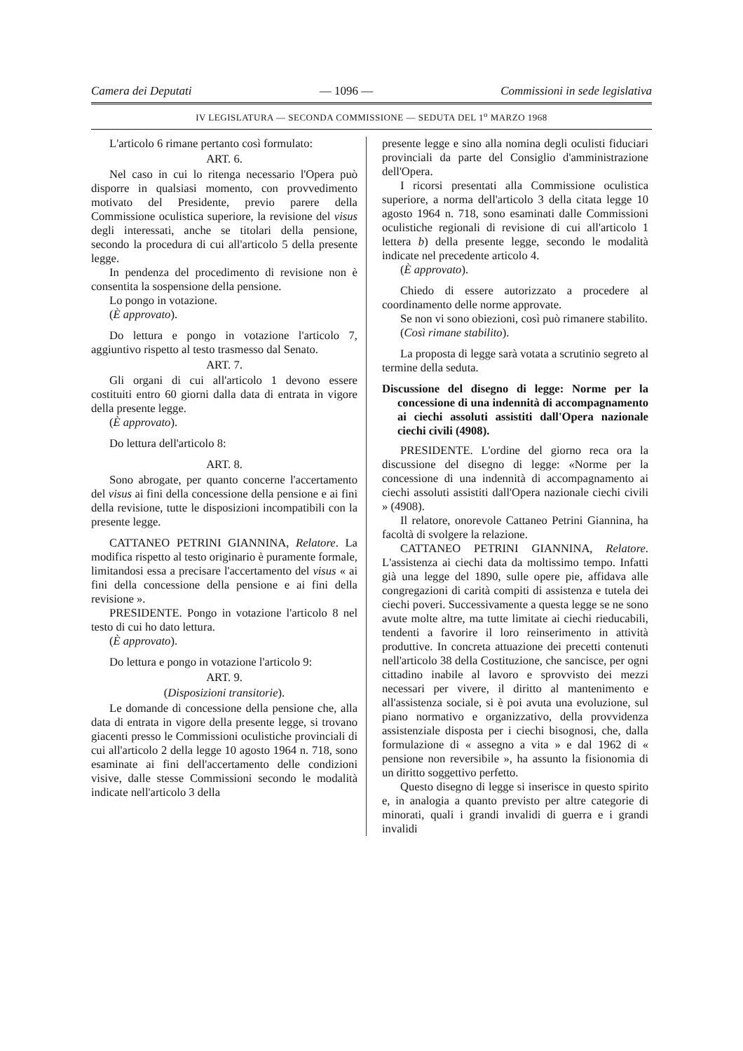Camera dei Deputati — 1096 — Commissioni in sede legislativa
IV LEGISLATURA — SECONDA COMMISSIONE — SEDUTA DEL 1<sup>o</sup> MARZO 1968
L'articolo 6 rimane pertanto così formulato:
ART. 6.
Nel caso in cui lo ritenga necessario l'Opera può disporre in qualsiasi momento, con provvedimento motivato del Presidente, previo parere della Commissione oculistica superiore, la revisione del visus degli interessati, anche se titolari della pensione, secondo la procedura di cui all'articolo 5 della presente legge.
In pendenza del procedimento di revisione non è consentita la sospensione della pensione.
Lo pongo in votazione.
(È approvato).
Do lettura e pongo in votazione l'articolo 7, aggiuntivo rispetto al testo trasmesso dal Senato.
ART. 7.
Gli organi di cui all'articolo 1 devono essere costituiti entro 60 giorni dalla data di entrata in vigore della presente legge.
(È approvato).
Do lettura dell'articolo 8:
ART. 8.
Sono abrogate, per quanto concerne l'accertamento del visus ai fini della concessione della pensione e ai fini della revisione, tutte le disposizioni incompatibili con la presente legge.
CATTANEO PETRINI GIANNINA, Relatore. La modifica rispetto al testo originario è puramente formale, limitandosi essa a precisare l'accertamento del visus « ai fini della concessione della pensione e ai fini della revisione ».
PRESIDENTE. Pongo in votazione l'articolo 8 nel testo di cui ho dato lettura.
(È approvato).
Do lettura e pongo in votazione l'articolo 9:
ART. 9.
(Disposizioni transitorie).
Le domande di concessione della pensione che, alla data di entrata in vigore della presente legge, si trovano giacenti presso le Commissioni oculistiche provinciali di cui all'articolo 2 della legge 10 agosto 1964 n. 718, sono esaminate ai fini dell'accertamento delle condizioni visive, dalle stesse Commissioni secondo le modalità indicate nell'articolo 3 della
presente legge e sino alla nomina degli oculisti fiduciari provinciali da parte del Consiglio d'amministrazione dell'Opera.
I ricorsi presentati alla Commissione oculistica superiore, a norma dell'articolo 3 della citata legge 10 agosto 1964 n. 718, sono esaminati dalle Commissioni oculistiche regionali di revisione di cui all'articolo 1 lettera b) della presente legge, secondo le modalità indicate nel precedente articolo 4.
(È approvato).
Chiedo di essere autorizzato a procedere al coordinamento delle norme approvate.
Se non vi sono obiezioni, così può rimanere stabilito.
(Così rimane stabilito).
La proposta di legge sarà votata a scrutinio segreto al termine della seduta.
Discussione del disegno di legge: Norme per la concessione di una indennità di accompagnamento ai ciechi assoluti assistiti dall'Opera nazionale ciechi civili (4908).
PRESIDENTE. L'ordine del giorno reca ora la discussione del disegno di legge: «Norme per la concessione di una indennità di accompagnamento ai ciechi assoluti assistiti dall'Opera nazionale ciechi civili » (4908).
Il relatore, onorevole Cattaneo Petrini Giannina, ha facoltà di svolgere la relazione.
CATTANEO PETRINI GIANNINA, Relatore. L'assistenza ai ciechi data da moltissimo tempo. Infatti già una legge del 1890, sulle opere pie, affidava alle congregazioni di carità compiti di assistenza e tutela dei ciechi poveri. Successivamente a questa legge se ne sono avute molte altre, ma tutte limitate ai ciechi rieducabili, tendenti a favorire il loro reinserimento in attività produttive. In concreta attuazione dei precetti contenuti nell'articolo 38 della Costituzione, che sancisce, per ogni cittadino inabile al lavoro e sprovvisto dei mezzi necessari per vivere, il diritto al mantenimento e all'assistenza sociale, si è poi avuta una evoluzione, sul piano normativo e organizzativo, della provvidenza assistenziale disposta per i ciechi bisognosi, che, dalla formulazione di « assegno a vita » e dal 1962 di « pensione non reversibile », ha assunto la fisionomia di un diritto soggettivo perfetto.
Questo disegno di legge si inserisce in questo spirito e, in analogia a quanto previsto per altre categorie di minorati, quali i grandi invalidi di guerra e i grandi invalidi